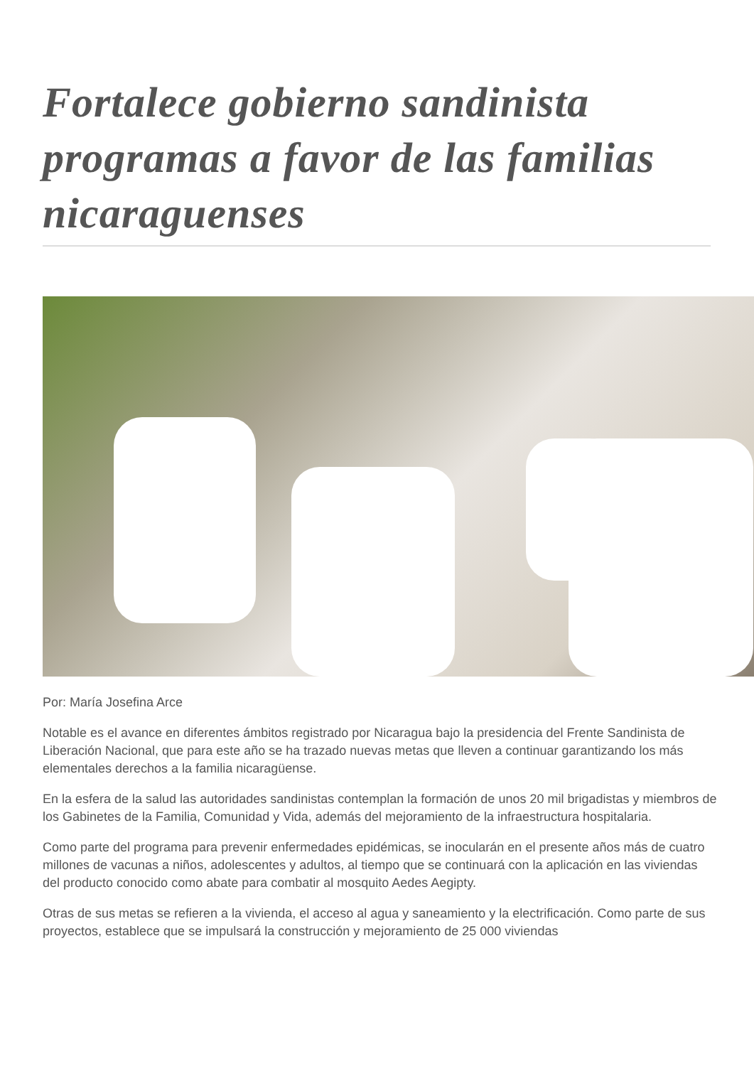Fortalece gobierno sandinista programas a favor de las familias nicaraguenses
Por: María Josefina Arce
Notable es el avance en diferentes ámbitos registrado por Nicaragua bajo la presidencia del Frente Sandinista de Liberación Nacional, que para este año se ha trazado nuevas metas que lleven a continuar garantizando los más elementales derechos a la familia nicaragüense.
En la esfera de la salud las autoridades sandinistas contemplan la formación de unos 20 mil brigadistas y miembros de los Gabinetes de la Familia, Comunidad y Vida, además del mejoramiento de la infraestructura hospitalaria.
Como parte del programa para prevenir enfermedades epidémicas, se inocularán en el presente años más de cuatro millones de vacunas a niños, adolescentes y adultos, al tiempo que se continuará con la aplicación en las viviendas del producto conocido como abate para combatir al mosquito Aedes Aegipty.
Otras de sus metas se refieren a la vivienda, el acceso al agua y saneamiento y la electrificación. Como parte de sus proyectos, establece que se impulsará la construcción y mejoramiento de 25 000 viviendas